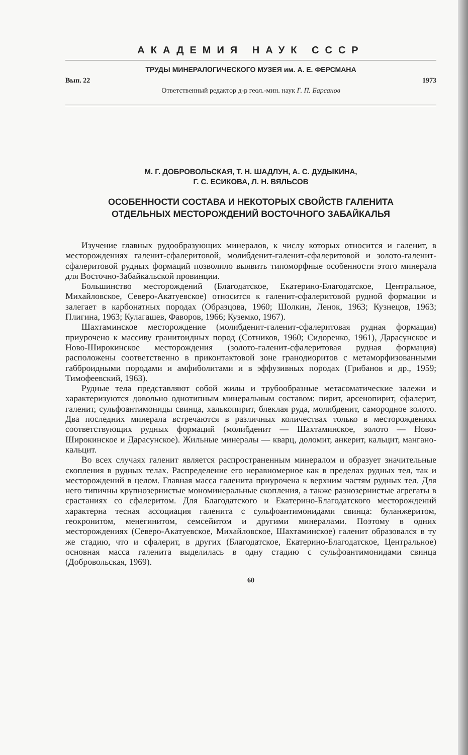АКАДЕМИЯ НАУК СССР
ТРУДЫ МИНЕРАЛОГИЧЕСКОГО МУЗЕЯ им. А. Е. ФЕРСМАНА
Вып. 22 1973
Ответственный редактор д-р геол.-мин. наук Г. П. Барсанов
М. Г. ДОБРОВОЛЬСКАЯ, Т. Н. ШАДЛУН, А. С. ДУДЫКИНА,
Г. С. ЕСИКОВА, Л. Н. ВЯЛЬСОВ
ОСОБЕННОСТИ СОСТАВА И НЕКОТОРЫХ СВОЙСТВ ГАЛЕНИТА
ОТДЕЛЬНЫХ МЕСТОРОЖДЕНИЙ ВОСТОЧНОГО ЗАБАЙКАЛЬЯ
Изучение главных рудообразующих минералов, к числу которых относится и галенит, в месторождениях галенит-сфалеритовой, молибденит-галенит-сфалеритовой и золото-галенит-сфалеритовой рудных формаций позволило выявить типоморфные особенности этого минерала для Восточно-Забайкальской провинции.
Большинство месторождений (Благодатское, Екатерино-Благодатское, Центральное, Михайловское, Северо-Акатуевское) относится к галенит-сфалеритовой рудной формации и залегает в карбонатных породах (Образцова, 1960; Шолкин, Ленок, 1963; Кузнецов, 1963; Плигина, 1963; Кулагашев, Фаворов, 1966; Куземко, 1967).
Шахтаминское месторождение (молибденит-галенит-сфалеритовая рудная формация) приурочено к массиву гранитоидных пород (Сотников, 1960; Сидоренко, 1961), Дарасунское и Ново-Широкинское месторождения (золото-галенит-сфалеритовая рудная формация) расположены соответственно в приконтактовой зоне гранодиоритов с метаморфизованными габброидными породами и амфиболитами и в эффузивных породах (Грибанов и др., 1959; Тимофеевский, 1963).
Рудные тела представляют собой жилы и трубообразные метасоматические залежи и характеризуются довольно однотипным минеральным составом: пирит, арсенопирит, сфалерит, галенит, сульфоантимониды свинца, халькопирит, блеклая руда, молибденит, самородное золото. Два последних минерала встречаются в различных количествах только в месторождениях соответствующих рудных формаций (молибденит — Шахтаминское, золото — Ново-Широкинское и Дарасунское). Жильные минералы — кварц, доломит, анкерит, кальцит, мангано-кальцит.
Во всех случаях галенит является распространенным минералом и образует значительные скопления в рудных телах. Распределение его неравномерное как в пределах рудных тел, так и месторождений в целом. Главная масса галенита приурочена к верхним частям рудных тел. Для него типичны крупнозернистые мономинеральные скопления, а также разнозернистые агрегаты в срастаниях со сфалеритом. Для Благодатского и Екатерино-Благодатского месторождений характерна тесная ассоциация галенита с сульфоантимонидами свинца: буланжеритом, геокронитом, менегинитом, семсейитом и другими минералами. Поэтому в одних месторождениях (Северо-Акатуевское, Михайловское, Шахтаминское) галенит образовался в ту же стадию, что и сфалерит, в других (Благодатское, Екатерино-Благодатское, Центральное) основная масса галенита выделилась в одну стадию с сульфоантимонидами свинца (Добровольская, 1969).
60